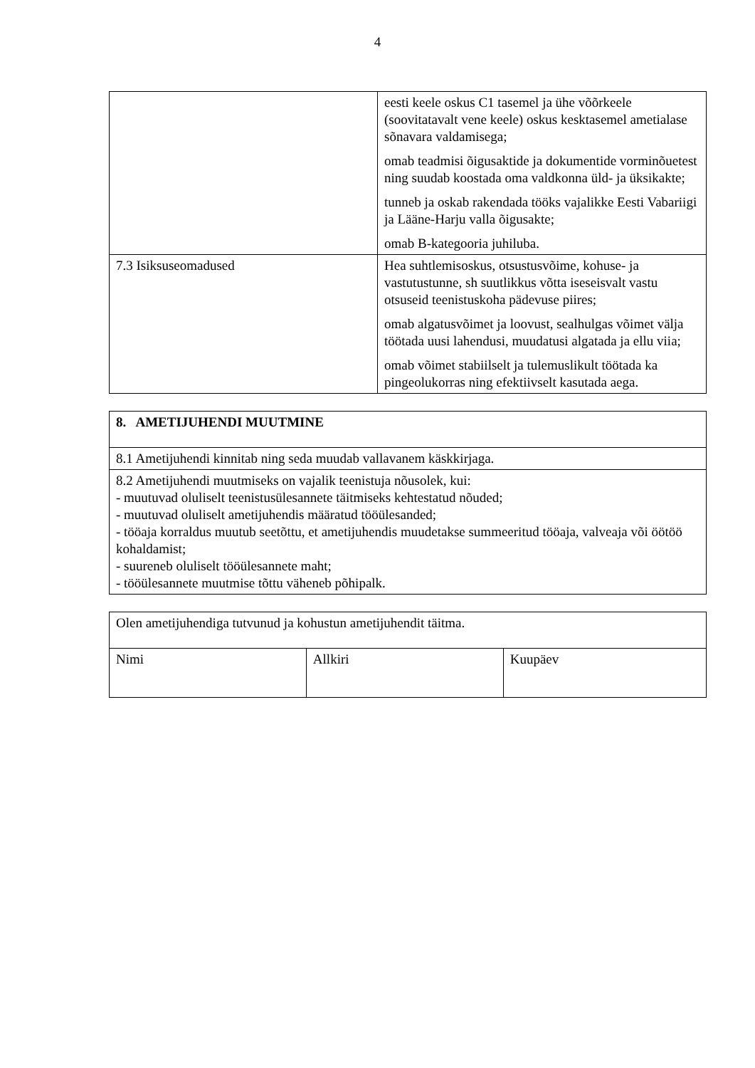4
| | eesti keele oskus C1 tasemel ja ühe võõrkeele (soovitatavalt vene keele) oskus kesktasemel ametialase sõnavara valdamisega; omab teadmisi õigusaktide ja dokumentide vorminõuetest ning suudab koostada oma valdkonna üld- ja üksikakte; tunneb ja oskab rakendada tööks vajalikke Eesti Vabariigi ja Lääne-Harju valla õigusakte; omab B-kategooria juhiluba. |
| 7.3 Isiksuseomadused | Hea suhtlemisoskus, otsustusvõime, kohuse- ja vastutustunne, sh suutlikkus võtta iseseisvalt vastu otsuseid teenistuskoha pädevuse piires; omab algatusvõimet ja loovust, sealhulgas võimet välja töötada uusi lahendusi, muudatusi algatada ja ellu viia; omab võimet stabiilselt ja tulemuslikult töötada ka pingeolukorras ning efektiivselt kasutada aega. |
| 8. AMETIJUHENDI MUUTMINE |
| 8.1 Ametijuhendi kinnitab ning seda muudab vallavanem käskkirjaga. |
| 8.2 Ametijuhendi muutmiseks on vajalik teenistuja nõusolek, kui: - muutuvad oluliselt teenistusülesannete täitmiseks kehtestatud nõuded; - muutuvad oluliselt ametijuhendis määratud tööülesanded; - tööaja korraldus muutub seetõttu, et ametijuhendis muudetakse summeeritud tööaja, valveaja või öötöö kohaldamist; - suureneb oluliselt tööülesannete maht; - tööülesannete muutmise tõttu väheneb põhipalk. |
| Olen ametijuhendiga tutvunud ja kohustun ametijuhendit täitma. | | |
| Nimi | Allkiri | Kuupäev |